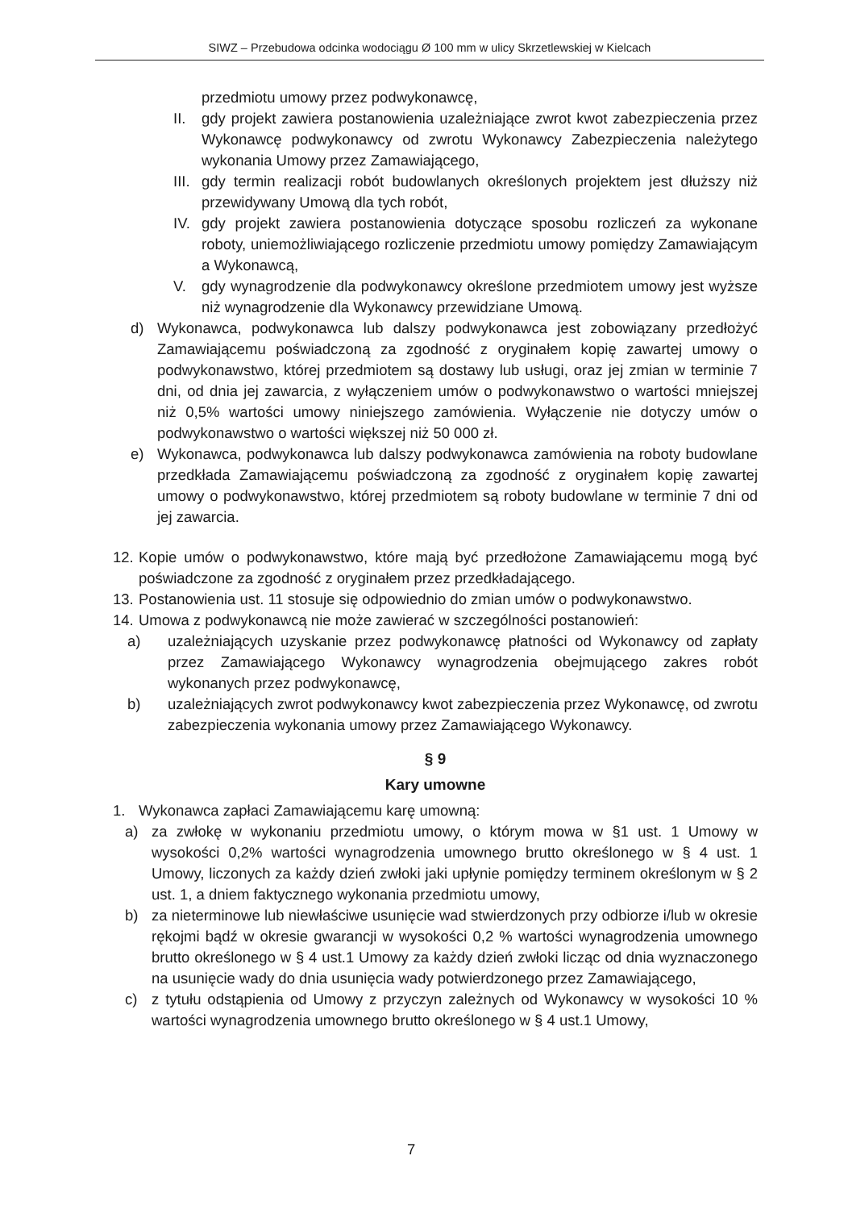SIWZ – Przebudowa odcinka wodociągu Ø 100 mm w ulicy Skrzetlewskiej w Kielcach
przedmiotu umowy przez podwykonawcę,
II. gdy projekt zawiera postanowienia uzależniające zwrot kwot zabezpieczenia przez Wykonawcę podwykonawcy od zwrotu Wykonawcy Zabezpieczenia należytego wykonania Umowy przez Zamawiającego,
III. gdy termin realizacji robót budowlanych określonych projektem jest dłuższy niż przewidywany Umową dla tych robót,
IV. gdy projekt zawiera postanowienia dotyczące sposobu rozliczeń za wykonane roboty, uniemożliwiającego rozliczenie przedmiotu umowy pomiędzy Zamawiającym a Wykonawcą,
V. gdy wynagrodzenie dla podwykonawcy określone przedmiotem umowy jest wyższe niż wynagrodzenie dla Wykonawcy przewidziane Umową.
d) Wykonawca, podwykonawca lub dalszy podwykonawca jest zobowiązany przedłożyć Zamawiającemu poświadczoną za zgodność z oryginałem kopię zawartej umowy o podwykonawstwo, której przedmiotem są dostawy lub usługi, oraz jej zmian w terminie 7 dni, od dnia jej zawarcia, z wyłączeniem umów o podwykonawstwo o wartości mniejszej niż 0,5% wartości umowy niniejszego zamówienia. Wyłączenie nie dotyczy umów o podwykonawstwo o wartości większej niż 50 000 zł.
e) Wykonawca, podwykonawca lub dalszy podwykonawca zamówienia na roboty budowlane przedkłada Zamawiającemu poświadczoną za zgodność z oryginałem kopię zawartej umowy o podwykonawstwo, której przedmiotem są roboty budowlane w terminie 7 dni od jej zawarcia.
12. Kopie umów o podwykonawstwo, które mają być przedłożone Zamawiającemu mogą być poświadczone za zgodność z oryginałem przez przedkładającego.
13. Postanowienia ust. 11 stosuje się odpowiednio do zmian umów o podwykonawstwo.
14. Umowa z podwykonawcą nie może zawierać w szczególności postanowień:
a) uzależniających uzyskanie przez podwykonawcę płatności od Wykonawcy od zapłaty przez Zamawiającego Wykonawcy wynagrodzenia obejmującego zakres robót wykonanych przez podwykonawcę,
b) uzależniających zwrot podwykonawcy kwot zabezpieczenia przez Wykonawcę, od zwrotu zabezpieczenia wykonania umowy przez Zamawiającego Wykonawcy.
§ 9
Kary umowne
1. Wykonawca zapłaci Zamawiającemu karę umowną:
a) za zwłokę w wykonaniu przedmiotu umowy, o którym mowa w §1 ust. 1 Umowy w wysokości 0,2% wartości wynagrodzenia umownego brutto określonego w § 4 ust. 1 Umowy, liczonych za każdy dzień zwłoki jaki upłynie pomiędzy terminem określonym w § 2 ust. 1, a dniem faktycznego wykonania przedmiotu umowy,
b) za nieterminowe lub niewłaściwe usunięcie wad stwierdzonych przy odbiorze i/lub w okresie rękojmi bądź w okresie gwarancji w wysokości 0,2 % wartości wynagrodzenia umownego brutto określonego w § 4 ust.1 Umowy za każdy dzień zwłoki licząc od dnia wyznaczonego na usunięcie wady do dnia usunięcia wady potwierdzonego przez Zamawiającego,
c) z tytułu odstąpienia od Umowy z przyczyn zależnych od Wykonawcy w wysokości 10 % wartości wynagrodzenia umownego brutto określonego w § 4 ust.1 Umowy,
7